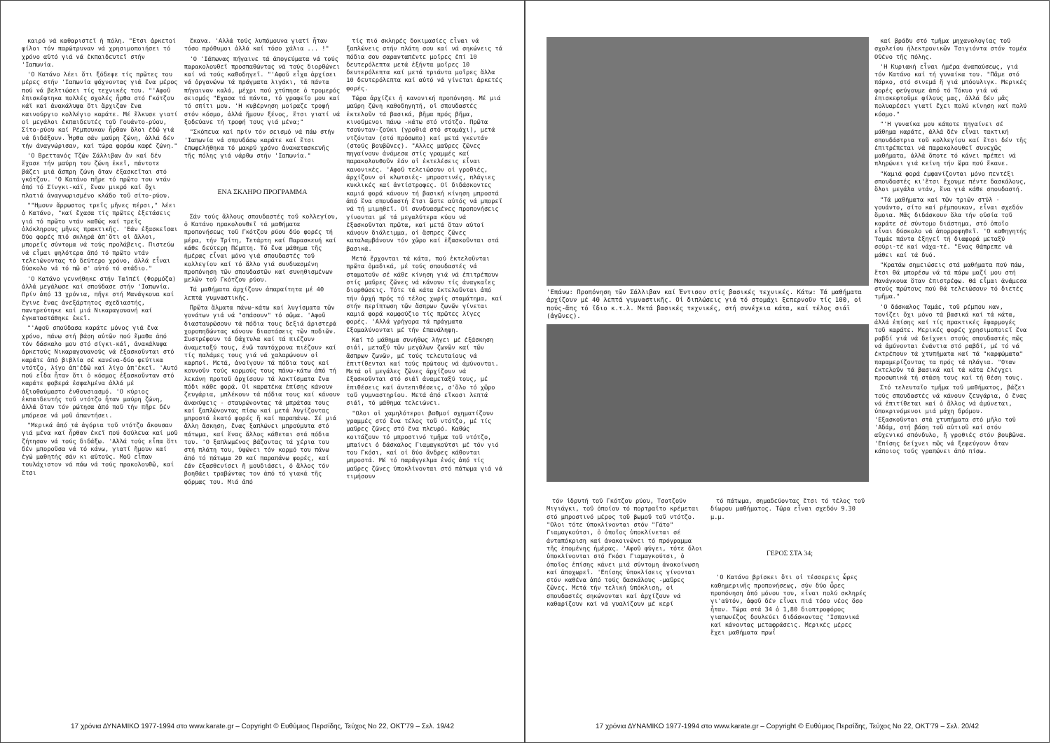καιρό νά καθαριστεῖ ἡ πόλη. "Ετσι ἀρκετοί φίλοι τόν παρώτρυναν νά χρησιμοποιήσει τό χρόνο αὐτό γιά νά ἐκπαιδευτεῖ στήν 'Ιαπωνία.
'Ο Κατάνο λέει ὅτι ξόδεψε τίς πρῶτες του μέρες στήν 'Ιαπωνία ψάχνοντας γιά ἕνα μέρος πού νά βελτιώσει τίς τεχνικές του. "'Αφοῦ ἐπισκέφτηκα πολλές σχολές ἦρθα στό Γκότζου κάϊ καί ἀνακάλυψα ὅτι ἄρχιζαν ἕνα καινούργιο κολλέγιο καράτε. Μέ ἕλκυσε γιατί οἱ μεγάλοι ἐκπαιδευτές τοῦ Γουάντο-ρύου, Σίτο-ρύου καί Ρέμπουκαν ἦρθαν ὅλοι ἐδῶ γιά νά διδάξουν. Ἦρθα σάν μαύρη ζώνη, ἀλλά δέν τήν ἀναγνώρισαν, καί τώρα φοράω καφέ ζώνη."
'Ο Βρεττανός Τζών Σάλλιβαν ἄν καί δέν ἔχασε τήν μαύρη του ζώνη ἐκεῖ, πάντοτε βάζει μιά ἄσπρη ζώνη ὅταν ἐξασκεῖται στό γκότζου. 'Ο Κατάνο πῆρε τό πρῶτο του ντάν ἀπό τό Σίνγκι-κάϊ, ἕναν μικρό καί ὄχι πλατιά ἀναγνωρισμένο κλάδο τοῦ σίτο-ρύου.
""Ημουν ἄρρωστος τρεῖς μῆνες πέρσι," λέει ὁ Κατάνο, "καί ἔχασα τίς πρῶτες ἐξετάσεις γιά τό πρῶτο ντάν καθώς καί τρεῖς ὁλόκληρους μῆνες πρακτικῆς. 'Εάν ἐξασκεῖσαι δύο φορές πιό σκληρά ἀπ'ὅτι οἱ ἄλλοι, μπορεῖς σύντομα νά τούς προλάβεις. Πιστεύω νά εἶμαι ψηλότερα ἀπό τό πρῶτο ντάν τελειώνοντας τό δεύτερο χρόνο, ἀλλά εἶναι δύσκολο νά τό πῶ σ' αὐτό τό στάδιο."
'Ο Κατάνο γεννήθηκε στήν Ταϊπέϊ (Φορμόζα) ἀλλά μεγάλωσε καί σπούδασε στήν 'Ιαπωνία. Πρίν ἀπό 13 χρόνια, πῆγε στή Μανάγκουα καί ἔγινε ἕνας ἀνεξάρτητος σχεδιαστής, παντρεύτηκε καί μιά Νικαραγουανή καί ἐγκαταστάθηκε ἐκεῖ.
"'Αφοῦ σπούδασα καράτε μόνος γιά ἕνα χρόνο, πάνω στή βάση αὐτῶν πού ἔμαθα ἀπό τόν δάσκαλο μου στό σίγκι-κάϊ, ἀνακάλυψα ἀρκετούς Νικαραγουανούς νά ἐξασκοῦνται στό καράτε ἀπό βιβλία σέ κανένα-δύο φεύτικα ντότζο, λίγο ἀπ'ἐδῶ καί λίγο ἀπ'ἐκεῖ. 'Αυτό πού εἶδα ἦταν ὅτι ὁ κόσμος ἐξασκοῦνταν στό καράτε φοβερά ἐσφαλμένα ἀλλά μέ ἀξιοθαύμαστο ἐνθουσιασμό. 'Ο κύριος ἐκπαιδευτής τοῦ ντότζο ἦταν μαύρη ζώνη, ἀλλά ὅταν τόν ρώτησα ἀπό ποῦ τήν πῆρε δέν μπόρεσε νά μοῦ ἀπαντήσει.
"Μερικά ἀπό τά ἀγόρια τοῦ ντότζο ἄκουσαν γιά μένα καί ἦρθαν ἐκεῖ πού δούλευα καί μοῦ ζήτησαν νά τούς διδάξω. 'Αλλά τούς εἶπα ὅτι δέν μποροῦσα νά τό κάνω, γιατί ἤμουν καί ἐγώ μαθητής σάν κι αὐτούς. Μοῦ εἶπαν τουλάχιστον νά πάω νά τούς πρακολουθῶ, καί ἔτσι
ἔκανα. 'Αλλά τούς λυπόμουνα γιατί ἦταν τόσο πρόθυμοι ἀλλά καί τόσο χάλια ... !"
'Ο 'Ιάπωνας πήγαινε τά ἀπογεύματα νά τούς παρακολουθεῖ προσπαθώντας νά τούς διορθώνει καί νά τούς καθοδηγεῖ. "'Αφοῦ εἶχα ἀρχίσει νά ὀργανώνω τά πράγματα λιγάκι, τά πάντα πήγαιναν καλά, μέχρι πού χτύπησε ὁ τρομερός σεισμός "Εχασα τά πάντα, τό γραφεῖο μου καί τό σπίτι μου. 'Η κυβέρνηση μοίραζε τροφή στόν κόσμο, ἀλλά ἤμουν ξένος, ἔτσι γιατί νά ξοδεύανε τή τροφή τους γιά μένα;"
"Σκόπευα καί πρίν τόν σεισμό νά πάω στήν 'Ιαπωνία νά σπουδάσω καράτε καί ἔτσι ἐπωφελήθηκα τό μακρύ χρόνο ἀνακατασκευῆς τῆς πόλης γιά νάρθω στήν 'Ιαπωνία."
ΕΝΑ ΣΚΛΗΡΟ ΠΡΟΓΡΑΜΜΑ
Σάν τούς ἄλλους σπουδαστές τοῦ κολλεγίου, ὁ Κατάνο πρακολουθεῖ τά μαθήματα προπονήσεως τοῦ Γκότζου ρύου δύο φορές τή μέρα, τήν Τρίτη, Τετάρτη καί Παρασκευή καί κάθε δεύτερη Πέμπτη. Τό ἕνα μάθημα τῆς ἡμέρας εἶναι μόνο γιά σπουδαστές τοῦ κολλεγίου καί τό ἄλλο γιά συνδυασμένη προπόνηση τῶν σπουδαστῶν καί συνηθισμένων μελῶν τοῦ Γκότζου ρύου.
Τά μαθήματα ἀρχίζουν ἀπαραίτητα μέ 40 λεπτά γυμναστικῆς.
Πρῶτα ἅλματα πάνω-κάτω καί λυγίσματα τῶν γονάτων γιά νά "σπάσουν" τό σῶμα. 'Αφοῦ διασταυρώσουν τά πόδια τους δεξιά ἀριστερά χοροπηδώντας κάνουν διαστάσεις τῶν ποδιῶν. Συστρέφουν τά δάχτυλα καί τά πιέζουν ἀναμεταξύ τους, ἐνῶ ταυτόχρονα πιέζουν καί τίς παλάμες τους γιά νά χαλαρώνουν οἱ καρποί. Μετά, ἀνοίγουν τά πόδια τους καί κουνοῦν τούς κορμούς τους πάνω-κάτω ἀπό τή λεκάνη προτοῦ ἀρχίσουν τά λακτίσματα ἕνα πόδι κάθε φορά. Οἱ καρατέκα ἐπίσης κάνουν ζευγάρια, μπλέκουν τά πόδια τους καί κάνουν ἀνακύψεις - σταυρώνοντας τά μπράτσα τους καί ξαπλώνοντας πίσω καί μετά λυγίζοντας μπροστά ἑκατό φορές ἤ καί παραπάνω. Σέ μιά ἄλλη ἄσκηση, ἕνας ξαπλώνει μπρούμυτα στό πάτωμα, καί ἕνας ἄλλος κάθεται στά πόδια του. 'Ο ξαπλωμένος βάζοντας τά χέρια του στή πλάτη του, ὑψώνει τόν κορμό του πάνω ἀπό τό πάτωμα 20 καί παραπάνω φορές, καί ἐάν ἐξασθενίσει ἤ μουδιάσει, ὁ ἄλλος τόν βοηθάει τραβώντας τον ἀπό τό γιακά τῆς φόρμας του. Μιά ἀπό
τίς πιό σκληρές δοκιμασίες εἶναι νά ξαπλώνεις στήν πλάτη σου καί νά σηκώνεις τά πόδια σου σαρανταπέντε μοῖρες ἐπί 10 δευτερόλεπτα μετά ἑξήντα μοῖρες 10 δευτερόλεπτα καί μετά τριάντα μοῖρες ἄλλα 10 δευτερόλεπτα καί αὐτό νά γίνεται ἀρκετές φορές.
Τώρα ἀρχίζει ἡ κανονική προπόνηση. Μέ μιά μαύρη ζώνη καθοδηγητή, οἱ σπουδαστές ἐκτελοῦν τά βασικά, βῆμα πρός βῆμα, κινούμενοι πάνω -κάτω στό ντότζο. Πρῶτα τσούνταν-ζούκι (γροθιά στό στομάχι), μετά ντζόνταν (στό πρόσωπο) καί μετά γκεντάν (στούς βουβῶνες). "Αλλες μαῦρες ζῶνες πηγαίνουν ἀνάμεσα στίς γραμμές καί παρακολουθοῦν ἐάν οἱ ἐκτελέσεις εἶναι κανονικές. 'Αφοῦ τελειώσουν οἱ γροθιές, ἀρχίζουν οἱ κλωτσιές- μπροστινές, πλάγιες κυκλικές καί ἀντίστροφες. Οἱ διδάσκοντες καμιά φορά κάνουν τή βασική κίνηση μπροστά ἀπό ἕνα σπουδαστή ἔτσι ὥστε αὐτός νά μπορεῖ νά τή μιμηθεῖ. Οἱ συνδυασμένες προπονήσεις γίνονται μέ τά μεγαλύτερα κύου νά ἐξασκοῦνται πρῶτα, καί μετά ὅταν αὐτοί κάνουν διάλειμμα, οἱ ἄσπρες ζῶνες καταλαμβάνουν τόν χῶρο καί ἐξασκοῦνται στά βασικά.
Μετά ἔρχονται τά κάτα, πού ἐκτελοῦνται πρῶτα ὁμαδικά, μέ τούς σπουδαστές νά σταματοῦν σέ κάθε κίνηση γιά νά ἐπιτρέπουν στίς μαῦρες ζῶνες νά κάνουν τίς ἀναγκαῖες διορθώσεις. Τότε τά κάτα ἐκτελοῦνται ἀπό τήν ἀρχή πρός τό τέλος χωρίς σταμάτημα, καί στήν περίπτωση τῶν ἄσπρων ζωνῶν γίνεται καμιά φορά κομφούζιο τίς πρῶτες λίγες φορές. 'Αλλά γρήγορα τά πράγματα ἐξομαλύνονται μέ τήν ἐπανάληψη.
Καί τό μάθημα συνήθως λήγει μέ ἐξάσκηση σιάϊ, μεταξύ τῶν μεγάλων ζωνῶν καί τῶν ἄσπρων ζωνῶν, μέ τούς τελευταίους νά ἐπιτίθενται καί τούς πρώτους νά ἀμύνονται. Μετά οἱ μεγάλες ζῶνες ἀρχίζουν νά ἐξασκοῦνται στό σιάϊ ἀναμεταξύ τους, μέ ἐπιθέσεις καί ἀντεπιθέσεις, σ'ὅλο τό χῶρο τοῦ γυμναστηρίου. Μετά ἀπό εἴκοσι λεπτά σιάϊ, τό μάθημα τελειώνει.
"Ολοι οἱ χαμηλότεροι βαθμοί σχηματίζουν γραμμές στό ἕνα τέλος τοῦ ντότζο, μέ τίς μαῦρες ζῶνες στό ἕνα πλευρό. Καθώς κοιτάζουν τό μπροστινό τμῆμα τοῦ ντότζο, μπαίνει ὁ δάσκαλος Γιαμαγκούτσι μέ τόν γιό του Γκόσι, καί οἱ δύο ἄνδρες κάθονται μπροστά. Μέ τό παράγγελμα ἑνός ἀπό τίς μαῦρες ζῶνες ὑποκλίνονται στό πάτωμα γιά νά τιμήσουν
17 χρόνια ΔΥΝΑΜΙΚΟ 1977-1994 στο www.karate.gr – Copyright © Ευθύμιος Περσίδης, Τεύχος Νο 22, ΟΚΤ'79 – Σελ. 19/42
'Επάνω: Προπόνηση τῶν Σάλλιβαν καί Έντισον στίς βασικές τεχνικές. Κάτω: Τά μαθήματα ἀρχίζουν μέ 40 λεπτά γυμναστικῆς. Οἱ διπλώσεις γιά τό στομάχι ξεπερνοῦν τίς 100, οἱ πούς-ἄπς τό ἴδιο κ.τ.λ. Μετά βασικές τεχνικές, στή συνέχεια κάτα, καί τέλος σιάϊ (ἀγῶνες).
τόν ἱδρυτή τοῦ Γκότζου ρύου, Τσοτζούν Μιγιάγκι, τοῦ ὁποίου τό πορτραῖτο κρέμεται στό μπροστινό μέρος τοῦ βωμοῦ τοῦ ντότζο. "Ολοι τότε ὑποκλίνονται στόν "Γάτο" Γιαμαγκούτσι, ὁ ὁποῖος ὑποκλίνεται σέ ἀνταπόκριση καί ἀνακοινώνει τό πρόγραμμα τῆς ἑπομένης ἡμέρας. 'Αφοῦ φύγει, τότε ὅλοι ὑποκλίνονται στό Γκόσι Γιαμαγκούτσι, ὁ ὁποῖος ἐπίσης κάνει μιά σύντομη ἀνακοίνωση καί ἀποχωρεῖ. 'Επίσης ὑποκλίσεις γίνονται στόν καθένα ἀπό τούς δασκάλους -μαῦρες ζῶνες. Μετά τήν τελική ὑπόκλιση, οἱ σπουδαστές σηκώνονται καί ἀρχίζουν νά καθαρίζουν καί νά γυαλίζουν μέ κερί
τό πάτωμα, σημαδεύοντας ἔτσι τό τέλος τοῦ δίωρου μαθήματος. Τώρα εἶναι σχεδόν 9.30 μ.μ.
ΓΕΡΟΣ ΣΤΑ 34;
'Ο Κατάνο βρίσκει ὅτι οἱ τέσσερεις ὧρες καθημερινῆς προπονήσεως, σύν δύο ὧρες προπόνηση ἀπό μόνου του, εἶναι πολύ σκληρές γι'αὐτόν, ἀφοῦ δέν εἶναι πιά τόσο νέος ὅσο ἦταν. Τώρα στά 34 ὁ 1,80 διοπτροφόρος γιαπωνέζος δουλεύει διδάσκοντας 'Ισπανικά καί κάνοντας μεταφράσεις. Μερικές μέρες ἔχει μαθήματα πρωΐ
καί βράδυ στό τμῆμα μηχανολογίας τοῦ σχολείου ἠλεκτρονικῶν Τσιγιόντα στόν τομέα Οὐένο τῆς πόλης.
'Η Κυριακή εἶναι ἡμέρα ἀναπαύσεως, γιά τόν Κατάνο καί τή γυναίκα του. "Πᾶμε στό πάρκο, στό σινεμά ἤ γιά μπόουλιγκ. Μερικές φορές φεύγουμε ἀπό τό Τόκυο γιά νά ἐπισκεφτοῦμε φίλους μας, ἀλλά δέν μᾶς πολυαρέσει γιατί ἔχει πολύ κίνηση καί πολύ κόσμο."
"'Η γυναίκα μου κάποτε πηγαίνει σέ μάθημα καράτε, ἀλλά δέν εἶναι τακτική σπουδάστρια τοῦ κολλεγίου καί ἔτσι δέν τῆς ἐπιτρέπεται νά παρακολουθεῖ συνεχῶς μαθήματα, ἀλλά ὅποτε τό κάνει πρέπει νά πληρώνει γιά κείνη τήν ὥρα πού ἔκανε.
"Καμιά φορά ἐμφανίζονται μόνο πεντέξι σπουδαστές κι'ἔτσι ἔχουμε πέντε δασκάλους, ὅλοι μεγάλα ντάν, ἕνα γιά κάθε σπουδαστή.
"Τά μαθήματα καί τῶν τριῶν στύλ - γουάντο, σίτο καί ρέμπουκαν, εἶναι σχεδόν ὅμοια. Μᾶς διδάσκουν ὅλα τήν οὐσία τοῦ καράτε σέ σύντομο διάστημα, στό ὁποῖο εἶναι δύσκολο νά ἀπορροφηθεῖ. 'Ο καθηγητής Ταμάε πάντα ἐξηγεῖ τή διαφορά μεταξύ σούρι-τέ καί νάχα-τέ. "Ενας θάπρεπε νά μάθει καί τά δυό.
"Κρατάω σημειώσεις στά μαθήματα πού πάω, ἔτσι θά μπορέσω νά τά πάρω μαζί μου στή Μανάγκουα ὅταν ἐπιστρέφω. Θά εἶμαι ἀνάμεσα στούς πρώτους πού θά τελειώσουν τό διετές τμῆμα."
'Ο δάσκαλος Ταμάε, τοῦ ρέμπου καν, τονίζει ὄχι μόνο τά βασικά καί τά κάτα, ἀλλά ἐπίσης καί τίς πρακτικές ἐφαρμογές τοῦ καράτε. Μερικές φορές χρησιμοποιεῖ ἕνα ραβδί γιά νά δείχνει στούς σπουδαστές πῶς νά ἀμύνονται ἐνάντια στό ραβδί, μέ τό νά ἐκτρέπουν τά χτυπήματα καί τά "καρφώματα" παραμερίζοντας τα πρός τά πλάγια. "Οταν ἐκτελοῦν τά βασικά καί τά κάτα ἐλέγχει προσωπικά τή στάση τους καί τή θέση τους.
Στό τελευταῖο τμῆμα τοῦ μαθήματος, βάζει τούς σπουδαστές νά κάνουν ζευγάρια, ὁ ἕνας νά ἐπιτίθεται καί ὁ ἄλλος νά ἀμύνεται, ὑποκρινόμενοι μιά μάχη δρόμου. 'Εξασκοῦνται στά χτυπήματα στό μῆλο τοῦ 'Αδάμ, στή βάση τοῦ αὐτιοῦ καί στόν αὐχενικό σπόνδυλο, ἤ γροθιές στόν βουβῶνα. 'Επίσης δείχνει πῶς νά ξεφεύγουν ὅταν κάποιος τούς γραπώνει ἀπό πίσω.
17 χρόνια ΔΥΝΑΜΙΚΟ 1977-1994 στο www.karate.gr – Copyright © Ευθύμιος Περσίδης, Τεύχος Νο 22, ΟΚΤ'79 – Σελ. 20/42